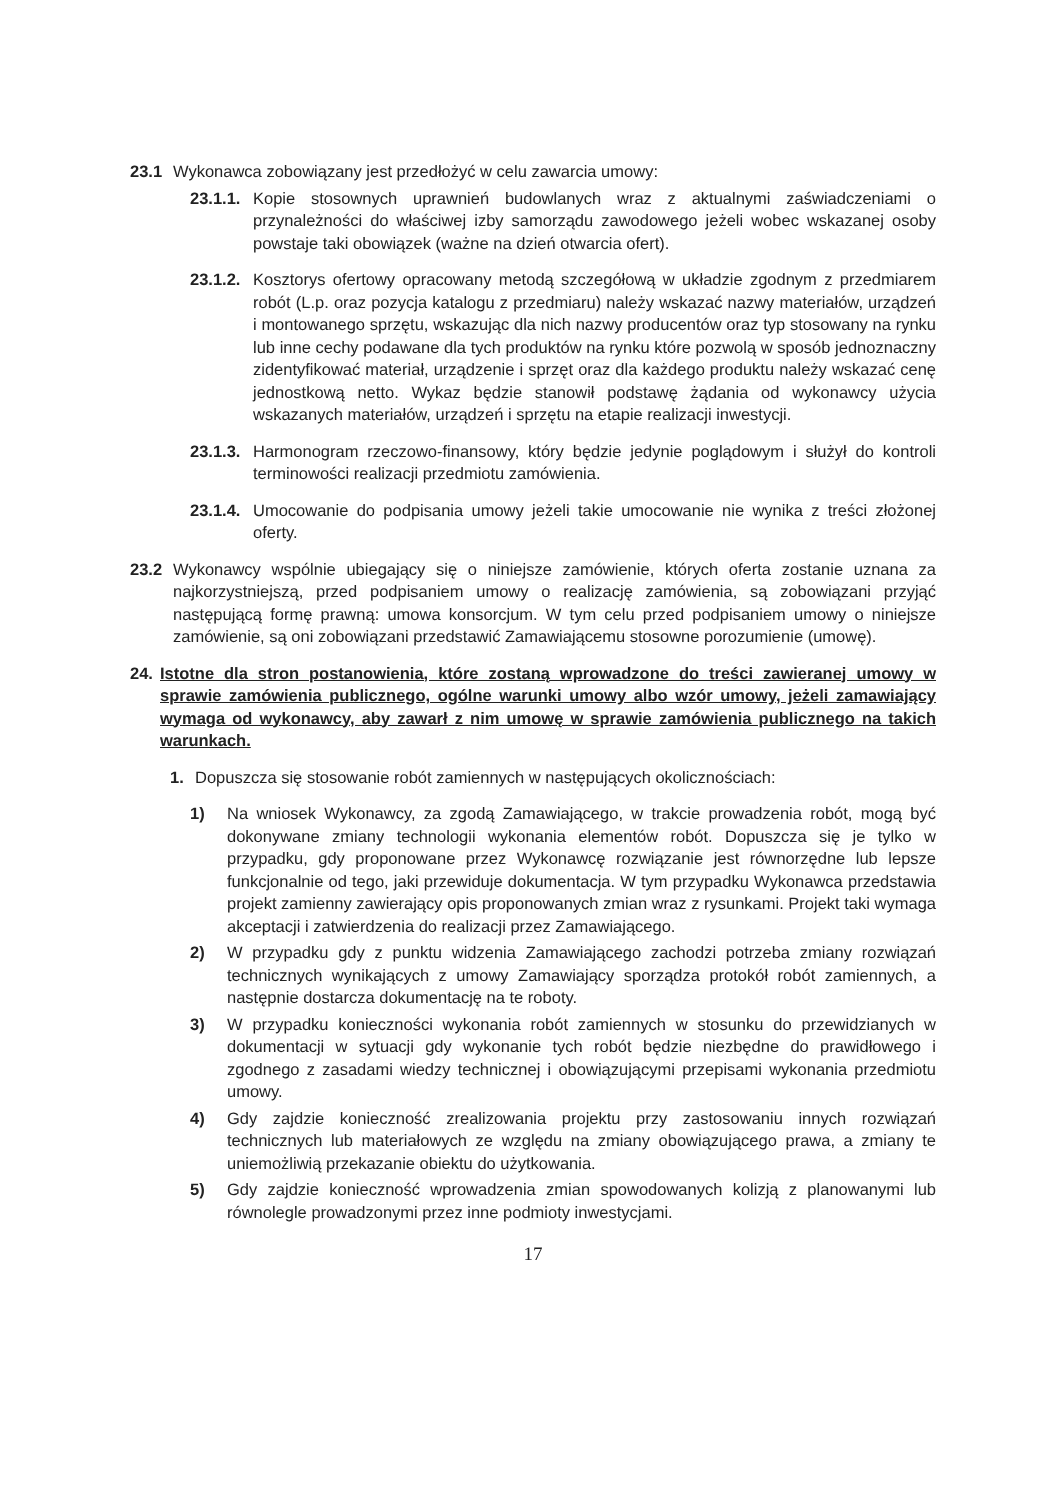23.1 Wykonawca zobowiązany jest przedłożyć w celu zawarcia umowy:
23.1.1. Kopie stosownych uprawnień budowlanych wraz z aktualnymi zaświadczeniami o przynależności do właściwej izby samorządu zawodowego jeżeli wobec wskazanej osoby powstaje taki obowiązek (ważne na dzień otwarcia ofert).
23.1.2. Kosztorys ofertowy opracowany metodą szczegółową w układzie zgodnym z przedmiarem robót (L.p. oraz pozycja katalogu z przedmiaru) należy wskazać nazwy materiałów, urządzeń i montowanego sprzętu, wskazując dla nich nazwy producentów oraz typ stosowany na rynku lub inne cechy podawane dla tych produktów na rynku które pozwolą w sposób jednoznaczny zidentyfikować materiał, urządzenie i sprzęt oraz dla każdego produktu należy wskazać cenę jednostkową netto. Wykaz będzie stanowił podstawę żądania od wykonawcy użycia wskazanych materiałów, urządzeń i sprzętu na etapie realizacji inwestycji.
23.1.3. Harmonogram rzeczowo-finansowy, który będzie jedynie poglądowym i służył do kontroli terminowości realizacji przedmiotu zamówienia.
23.1.4. Umocowanie do podpisania umowy jeżeli takie umocowanie nie wynika z treści złożonej oferty.
23.2 Wykonawcy wspólnie ubiegający się o niniejsze zamówienie, których oferta zostanie uznana za najkorzystniejszą, przed podpisaniem umowy o realizację zamówienia, są zobowiązani przyjąć następującą formę prawną: umowa konsorcjum. W tym celu przed podpisaniem umowy o niniejsze zamówienie, są oni zobowiązani przedstawić Zamawiającemu stosowne porozumienie (umowę).
24. Istotne dla stron postanowienia, które zostaną wprowadzone do treści zawieranej umowy w sprawie zamówienia publicznego, ogólne warunki umowy albo wzór umowy, jeżeli zamawiający wymaga od wykonawcy, aby zawarł z nim umowę w sprawie zamówienia publicznego na takich warunkach.
1. Dopuszcza się stosowanie robót zamiennych w następujących okolicznościach:
1) Na wniosek Wykonawcy, za zgodą Zamawiającego, w trakcie prowadzenia robót, mogą być dokonywane zmiany technologii wykonania elementów robót. Dopuszcza się je tylko w przypadku, gdy proponowane przez Wykonawcę rozwiązanie jest równorzędne lub lepsze funkcjonalnie od tego, jaki przewiduje dokumentacja. W tym przypadku Wykonawca przedstawia projekt zamienny zawierający opis proponowanych zmian wraz z rysunkami. Projekt taki wymaga akceptacji i zatwierdzenia do realizacji przez Zamawiającego.
2) W przypadku gdy z punktu widzenia Zamawiającego zachodzi potrzeba zmiany rozwiązań technicznych wynikających z umowy Zamawiający sporządza protokół robót zamiennych, a następnie dostarcza dokumentację na te roboty.
3) W przypadku konieczności wykonania robót zamiennych w stosunku do przewidzianych w dokumentacji w sytuacji gdy wykonanie tych robót będzie niezbędne do prawidłowego i zgodnego z zasadami wiedzy technicznej i obowiązującymi przepisami wykonania przedmiotu umowy.
4) Gdy zajdzie konieczność zrealizowania projektu przy zastosowaniu innych rozwiązań technicznych lub materiałowych ze względu na zmiany obowiązującego prawa, a zmiany te uniemożliwią przekazanie obiektu do użytkowania.
5) Gdy zajdzie konieczność wprowadzenia zmian spowodowanych kolizją z planowanymi lub równolegle prowadzonymi przez inne podmioty inwestycjami.
17